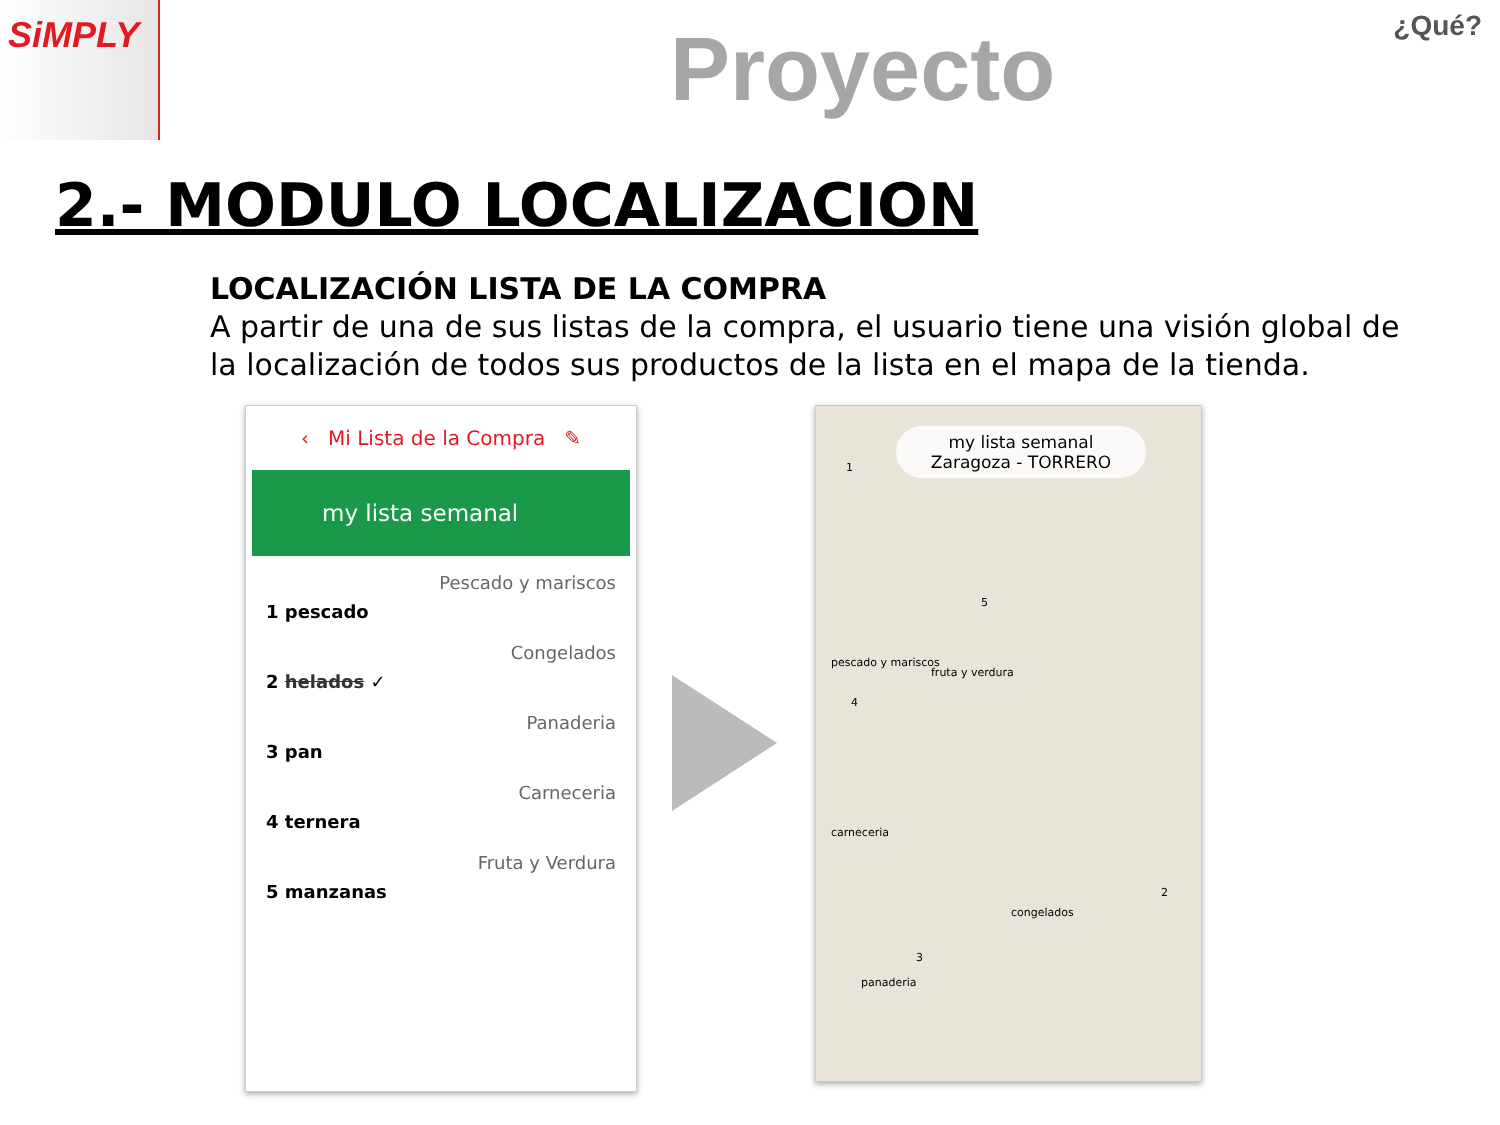SiMPLY
Proyecto ¿Qué?
2.- MODULO LOCALIZACION
LOCALIZACIÓN LISTA DE LA COMPRA
A partir de una de sus listas de la compra, el usuario tiene una visión global de la localización de todos sus productos de la lista en el mapa de la tienda.
‹ Mi Lista de la Compra ✎
my lista semanal
Pescado y mariscos
1 pescado
Congelados
2 helados ✓
Panaderia
3 pan
Carneceria
4 ternera
Fruta y Verdura
5 manzanas
my lista semanal
Zaragoza - TORRERO
pescado y mariscos
fruta y verdura
carneceria
congelados
panaderia
1
2
3
4
5